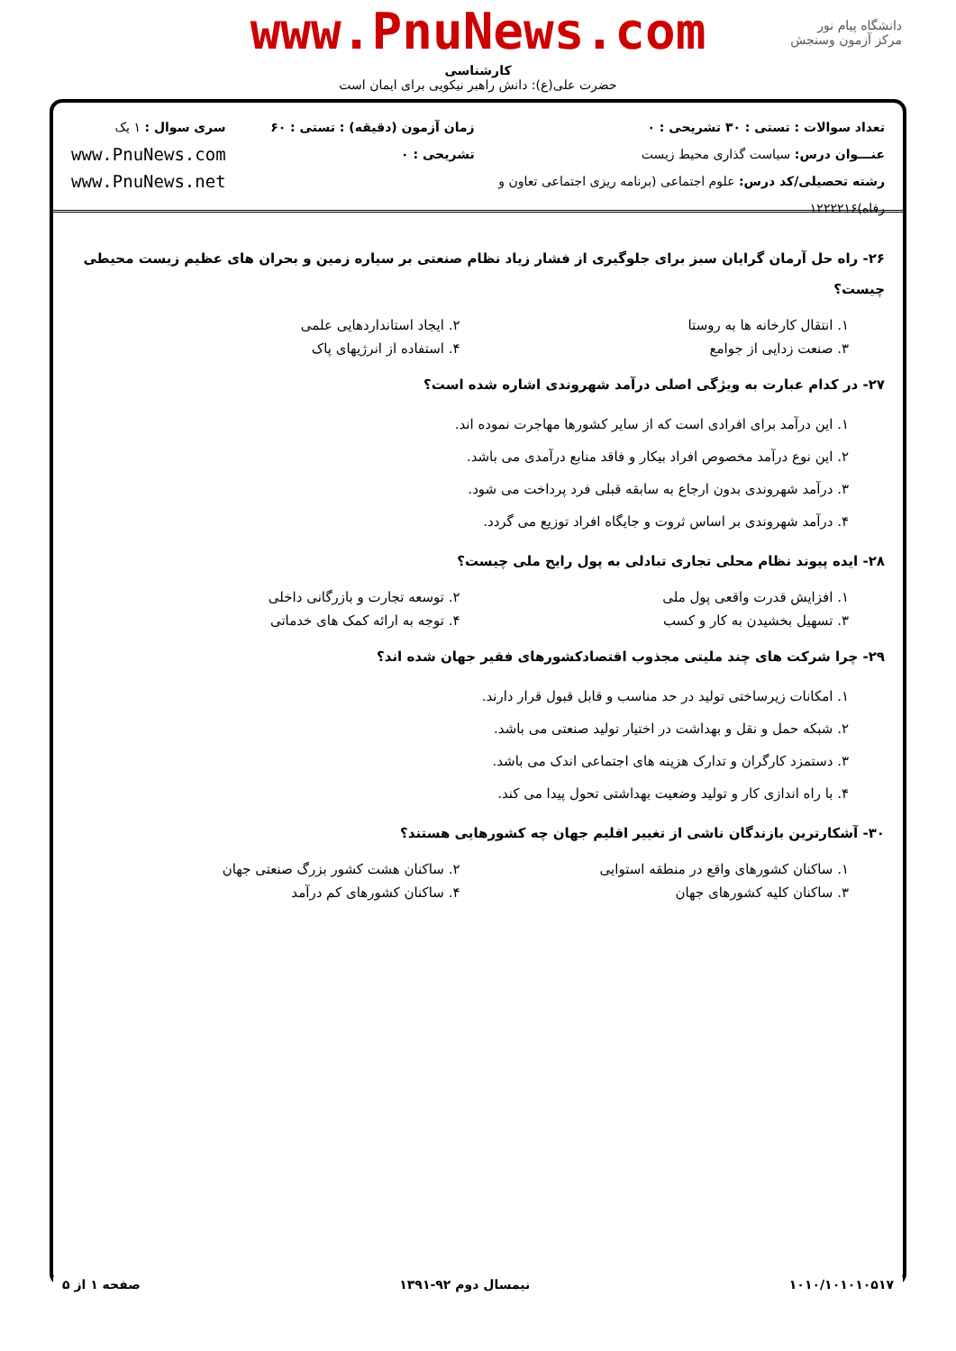www.PnuNews.com
کارشناسی
حضرت علی(ع): دانش راهبر نیکویی برای ایمان است
دانشگاه پیام نور
مرکز آزمون وسنجش
تعداد سوالات : تستی : ۳۰ تشریحی : ۰
عنـــوان درس: سیاست گذاری محیط زیست
رشته تحصیلی/کد درس: علوم اجتماعی (برنامه ریزی اجتماعی تعاون و رفاه)۱۲۲۲۲۱۶
زمان آزمون (دقیقه) : تستی : ۶۰ تشریحی : ۰
سری سوال : ۱ یک
www.PnuNews.com
www.PnuNews.net
۲۶- راه حل آرمان گرایان سبز برای جلوگیری از فشار زیاد نظام صنعتی بر سیاره زمین و بحران های عظیم زیست محیطی چیست؟
۱. انتقال کارخانه ها به روستا ۲. ایجاد استانداردهایی علمی
۳. صنعت زدایی از جوامع ۴. استفاده از انرژیهای پاک
۲۷- در کدام عبارت به ویژگی اصلی درآمد شهروندی اشاره شده است؟
۱. این درآمد برای افرادی است که از سایر کشورها مهاجرت نموده اند.
۲. این نوع درآمد مخصوص افراد بیکار و فاقد منابع درآمدی می باشد.
۳. درآمد شهروندی بدون ارجاع به سابقه قبلی فرد پرداخت می شود.
۴. درآمد شهروندی بر اساس ثروت و جایگاه افراد توزیع می گردد.
۲۸- ایده پیوند نظام محلی تجاری تبادلی به پول رایج ملی چیست؟
۱. افزایش قدرت واقعی پول ملی ۲. توسعه تجارت و بازرگانی داخلی
۳. تسهیل بخشیدن به کار و کسب ۴. توجه به ارائه کمک های خدماتی
۲۹- چرا شرکت های چند ملیتی مجذوب اقتصادکشورهای فقیر جهان شده اند؟
۱. امکانات زیرساختی تولید در حد مناسب و قابل قبول قرار دارند.
۲. شبکه حمل و نقل و بهداشت در اختیار تولید صنعتی می باشد.
۳. دستمزد کارگران و تدارک هزینه های اجتماعی اندک می باشد.
۴. با راه اندازی کار و تولید وضعیت بهداشتی تحول پیدا می کند.
۳۰- آشکارترین بازندگان ناشی از تغییر اقلیم جهان چه کشورهایی هستند؟
۱. ساکنان کشورهای واقع در منطقه استوایی ۲. ساکنان هشت کشور بزرگ صنعتی جهان
۳. ساکنان کلیه کشورهای جهان ۴. ساکنان کشورهای کم درآمد
۱۰۱۰/۱۰۱۰۱۰۵۱۷ نیمسال دوم ۹۲-۱۳۹۱ صفحه ۱ از ۵